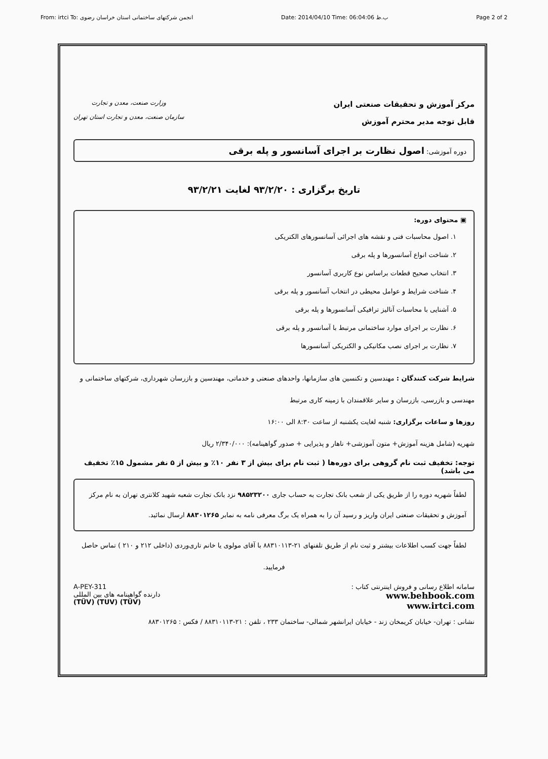From: irtci To: انجمن شرکتهای ساختمانی استان خراسان رضوی Date: 2014/04/10 Time: 06:04:06 ب.ظ Page 2 of 2
مرکز آموزش و تحقیقات صنعتی ایران
قابل توجه مدیر محترم آموزش
وزارت صنعت، معدن و تجارت
سازمان صنعت، معدن و تجارت استان تهران
دوره آموزشی: اصول نظارت بر اجرای آسانسور و پله برقی
تاریخ برگزاری : ۹۳/۲/۲۰ لغایت ۹۳/۲/۲۱
▣ محتوای دوره:
۱. اصول محاسبات فنی و نقشه های اجرائی آسانسورهای الکتریکی
۲. شناخت انواع آسانسورها و پله برقی
۳. انتخاب صحیح قطعات براساس نوع کاربری آسانسور
۴. شناخت شرایط و عوامل محیطی در انتخاب آسانسور و پله برقی
۵. آشنایی با محاسبات آنالیز ترافیکی آسانسورها و پله برقی
۶. نظارت بر اجرای موارد ساختمانی مرتبط با آسانسور و پله برقی
۷. نظارت بر اجرای نصب مکانیکی و الکتریکی آسانسورها
شرایط شرکت کنندگان : مهندسین و تکنسین های سازمانها، واحدهای صنعتی و خدماتی، مهندسین و بازرسان شهرداری، شرکتهای ساختمانی و مهندسی و بازرسی، بازرسان و سایر علاقمندان با زمینه کاری مرتبط
روزها و ساعات برگزاری: شنبه لغایت یکشنبه از ساعت ۸:۳۰ الی ۱۶:۰۰
شهریه (شامل هزینه آموزش+ متون آموزشی+ ناهار و پذیرایی + صدور گواهینامه): ۲/۳۴۰/۰۰۰ ریال
توجه: تخفیف ثبت نام گروهی برای دوره‌ها ( ثبت نام برای بیش از ۳ نفر ۱۰٪ و بیش از ۵ نفر مشمول ۱۵٪ تخفیف می باشد)
لطفاً شهریه دوره را از طریق یکی از شعب بانک تجارت به حساب جاری ۹۸۵۲۳۲۰۰ نزد بانک تجارت شعبه شهید کلانتری تهران به نام مرکز آموزش و تحقیقات صنعتی ایران واریز و رسید آن را به همراه یک برگ معرفی نامه به نمابر ۸۸۳۰۱۲۶۵ ارسال نمائید.
لطفاً جهت کسب اطلاعات بیشتر و ثبت نام از طریق تلفنهای ۲۱-۸۸۳۱۰۱۱۳ با آقای مولوی یا خانم تاری‌وردی (داخلی ۲۱۲ و ۲۱۰ ) تماس حاصل فرمایید.
سامانه اطلاع رسانی و فروش اینترنتی کتاب :
www.behbook.com
www.irtci.com
A-PEY-311
دارنده گواهینامه های بین المللی
(TÜV) (TUV) (TÜV)
نشانی : تهران- خیابان کریمخان زند - خیابان ایرانشهر شمالی- ساختمان ۲۳۳ ، تلفن : ۲۱-۸۸۳۱۰۱۱۳ / فکس : ۸۸۳۰۱۲۶۵